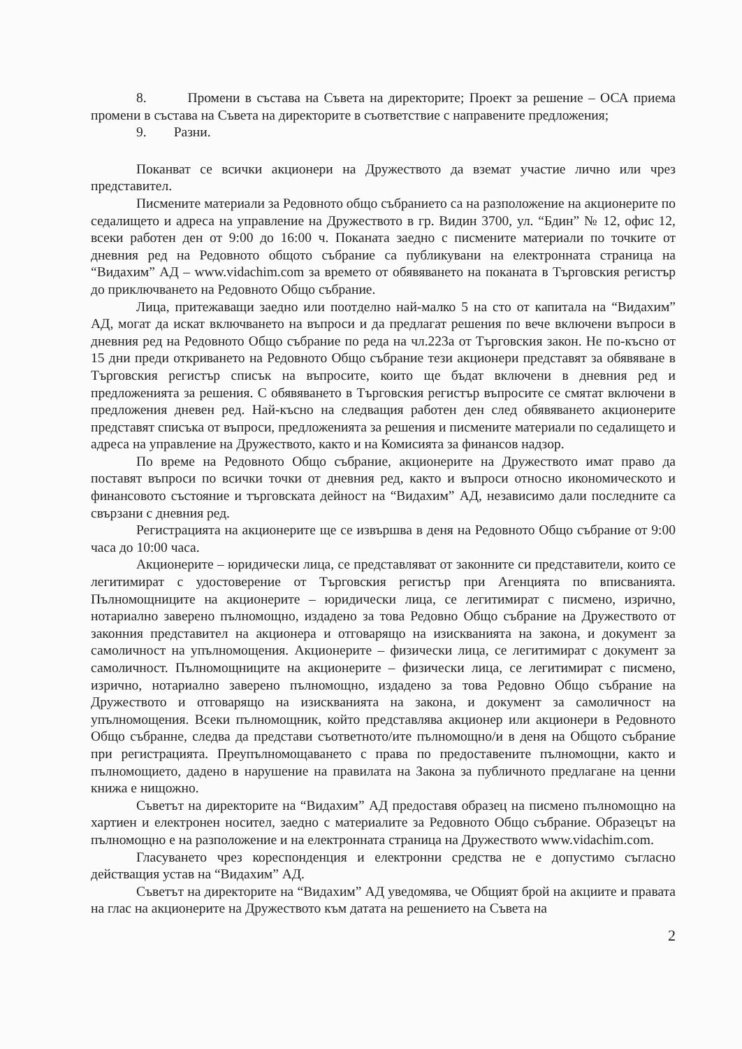8. Промени в състава на Съвета на директорите; Проект за решение – ОСА приема промени в състава на Съвета на директорите в съответствие с направените предложения;
9. Разни.
Поканват се всички акционери на Дружеството да вземат участие лично или чрез представител.
Писмените материали за Редовното общо събранието са на разположение на акционерите по седалището и адреса на управление на Дружеството в гр. Видин 3700, ул. “Бдин” № 12, офис 12, всеки работен ден от 9:00 до 16:00 ч. Поканата заедно с писмените материали по точките от дневния ред на Редовното общото събрание са публикувани на електронната страница на “Видахим” АД – www.vidachim.com за времето от обявяването на поканата в Търговския регистър до приключването на Редовното Общо събрание.
Лица, притежаващи заедно или поотделно най-малко 5 на сто от капитала на “Видахим” АД, могат да искат включването на въпроси и да предлагат решения по вече включени въпроси в дневния ред на Редовното Общо събрание по реда на чл.223а от Търговския закон. Не по-късно от 15 дни преди откриването на Редовното Общо събрание тези акционери представят за обявяване в Търговския регистър списък на въпросите, които ще бъдат включени в дневния ред и предложенията за решения. С обявяването в Търговския регистър въпросите се смятат включени в предложения дневен ред. Най-късно на следващия работен ден след обявяването акционерите представят списъка от въпроси, предложенията за решения и писмените материали по седалището и адреса на управление на Дружеството, както и на Комисията за финансов надзор.
По време на Редовното Общо събрание, акционерите на Дружеството имат право да поставят въпроси по всички точки от дневния ред, както и въпроси относно икономическото и финансовото състояние и търговската дейност на “Видахим” АД, независимо дали последните са свързани с дневния ред.
Регистрацията на акционерите ще се извършва в деня на Редовното Общо събрание от 9:00 часа до 10:00 часа.
Акционерите – юридически лица, се представляват от законните си представители, които се легитимират с удостоверение от Търговския регистър при Агенцията по вписванията. Пълномощниците на акционерите – юридически лица, се легитимират с писмено, изрично, нотариално заверено пълномощно, издадено за това Редовно Общо събрание на Дружеството от законния представител на акционера и отговарящо на изискванията на закона, и документ за самоличност на упълномощения. Акционерите – физически лица, се легитимират с документ за самоличност. Пълномощниците на акционерите – физически лица, се легитимират с писмено, изрично, нотариално заверено пълномощно, издадено за това Редовно Общо събрание на Дружеството и отговарящо на изискванията на закона, и документ за самоличност на упълномощения. Всеки пълномощник, който представлява акционер или акционери в Редовното Общо събранне, следва да представи съответното/ите пълномощно/и в деня на Общото събрание при регистрацията. Преупълномощаването с права по предоставените пълномощни, както и пълномощието, дадено в нарушение на правилата на Закона за публичното предлагане на ценни книжа е нищожно.
Съветът на директорите на “Видахим” АД предоставя образец на писмено пълномощно на хартиен и електронен носител, заедно с материалите за Редовното Общо събрание. Образецът на пълномощно е на разположение и на електронната страница на Дружеството www.vidachim.com.
Гласуването чрез кореспонденция и електронни средства не е допустимо съгласно действащия устав на “Видахим” АД.
Съветът на директорите на “Видахим” АД уведомява, че Общият брой на акциите и правата на глас на акционерите на Дружеството към датата на решението на Съвета на
2